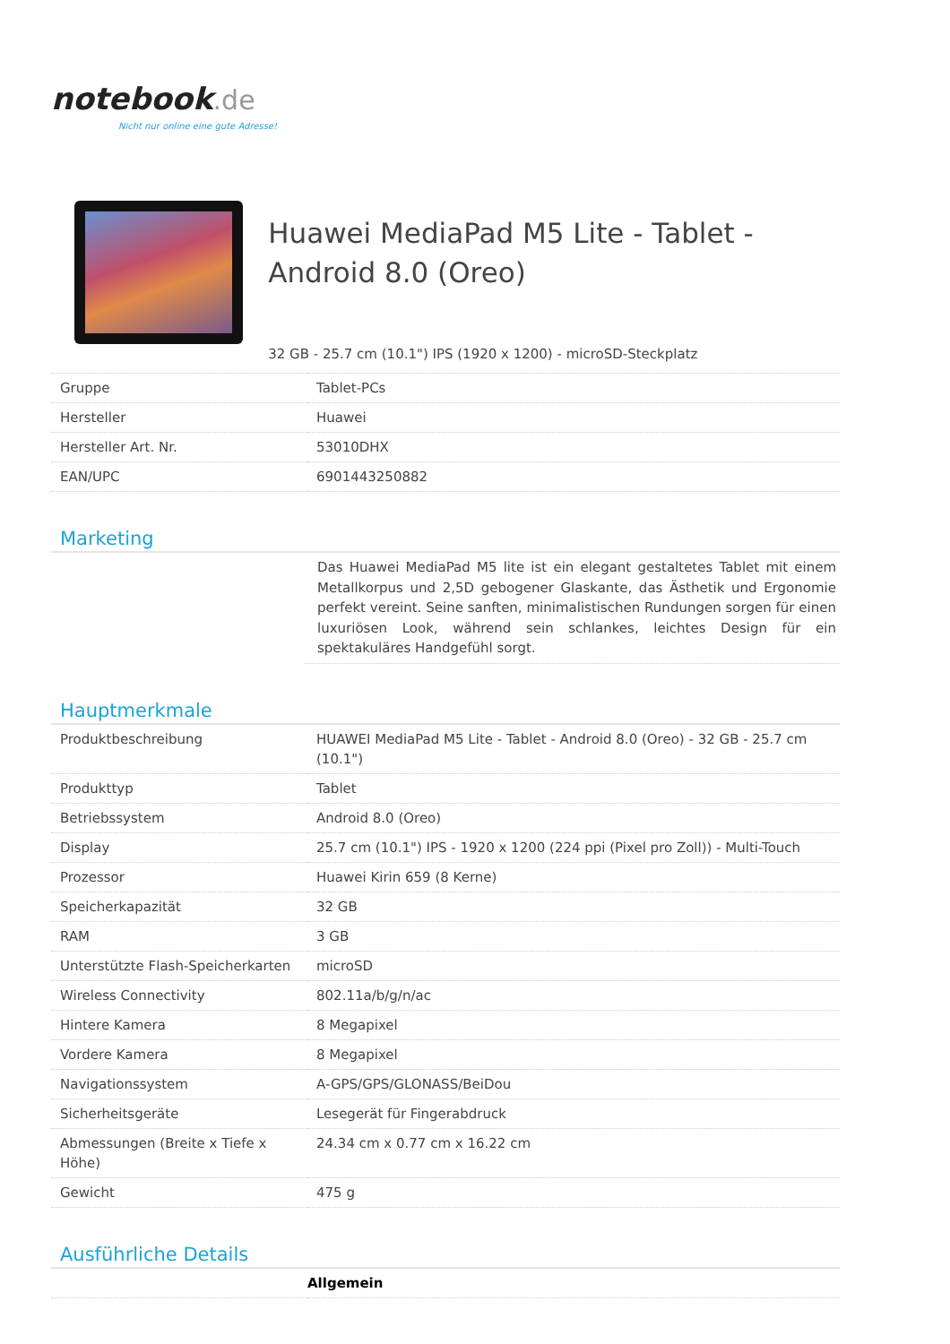notebook.de
Nicht nur online eine gute Adresse!
Huawei MediaPad M5 Lite - Tablet - Android 8.0 (Oreo)
32 GB - 25.7 cm (10.1") IPS (1920 x 1200) - microSD-Steckplatz
| Gruppe | Tablet-PCs |
| Hersteller | Huawei |
| Hersteller Art. Nr. | 53010DHX |
| EAN/UPC | 6901443250882 |
Marketing
Das Huawei MediaPad M5 lite ist ein elegant gestaltetes Tablet mit einem Metallkorpus und 2,5D gebogener Glaskante, das Ästhetik und Ergonomie perfekt vereint. Seine sanften, minimalistischen Rundungen sorgen für einen luxuriösen Look, während sein schlankes, leichtes Design für ein spektakuläres Handgefühl sorgt.
Hauptmerkmale
| Produktbeschreibung | HUAWEI MediaPad M5 Lite - Tablet - Android 8.0 (Oreo) - 32 GB - 25.7 cm (10.1") |
| Produkttyp | Tablet |
| Betriebssystem | Android 8.0 (Oreo) |
| Display | 25.7 cm (10.1") IPS - 1920 x 1200 (224 ppi (Pixel pro Zoll)) - Multi-Touch |
| Prozessor | Huawei Kirin 659 (8 Kerne) |
| Speicherkapazität | 32 GB |
| RAM | 3 GB |
| Unterstützte Flash-Speicherkarten | microSD |
| Wireless Connectivity | 802.11a/b/g/n/ac |
| Hintere Kamera | 8 Megapixel |
| Vordere Kamera | 8 Megapixel |
| Navigationssystem | A-GPS/GPS/GLONASS/BeiDou |
| Sicherheitsgeräte | Lesegerät für Fingerabdruck |
| Abmessungen (Breite x Tiefe x Höhe) | 24.34 cm x 0.77 cm x 16.22 cm |
| Gewicht | 475 g |
Ausführliche Details
| | Allgemein |